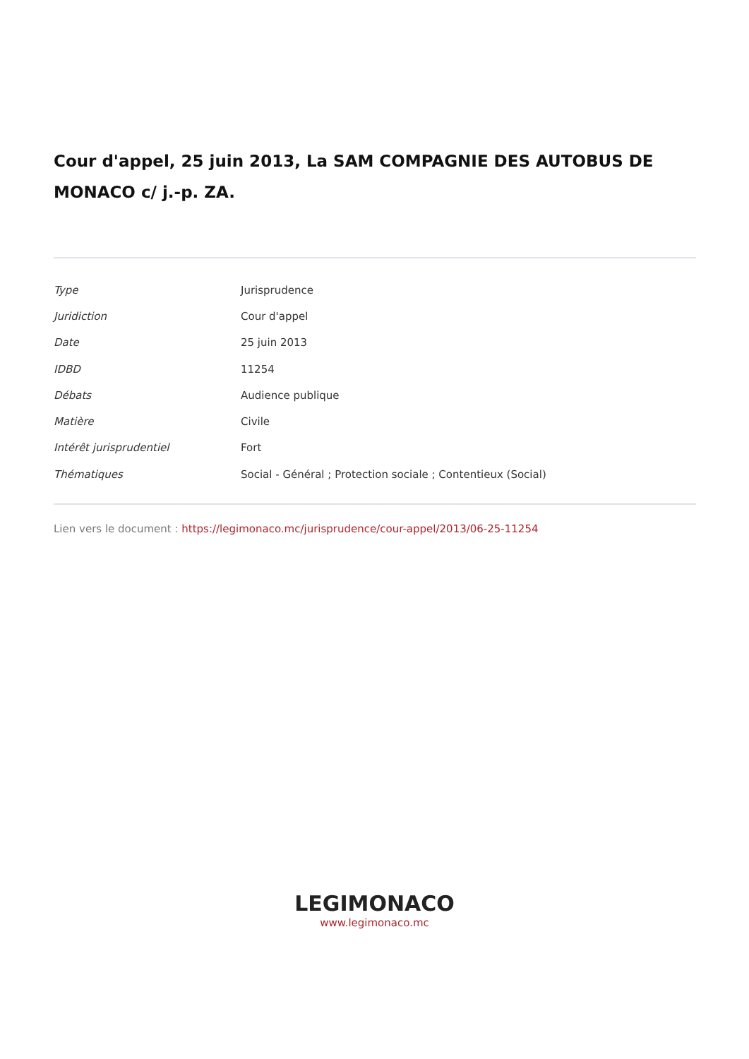Cour d'appel, 25 juin 2013, La SAM COMPAGNIE DES AUTOBUS DE MONACO c/ j.-p. ZA.
| Type | Jurisprudence |
| Juridiction | Cour d'appel |
| Date | 25 juin 2013 |
| IDBD | 11254 |
| Débats | Audience publique |
| Matière | Civile |
| Intérêt jurisprudentiel | Fort |
| Thématiques | Social - Général ; Protection sociale ; Contentieux (Social) |
Lien vers le document : https://legimonaco.mc/jurisprudence/cour-appel/2013/06-25-11254
LEGIMONACO
www.legimonaco.mc